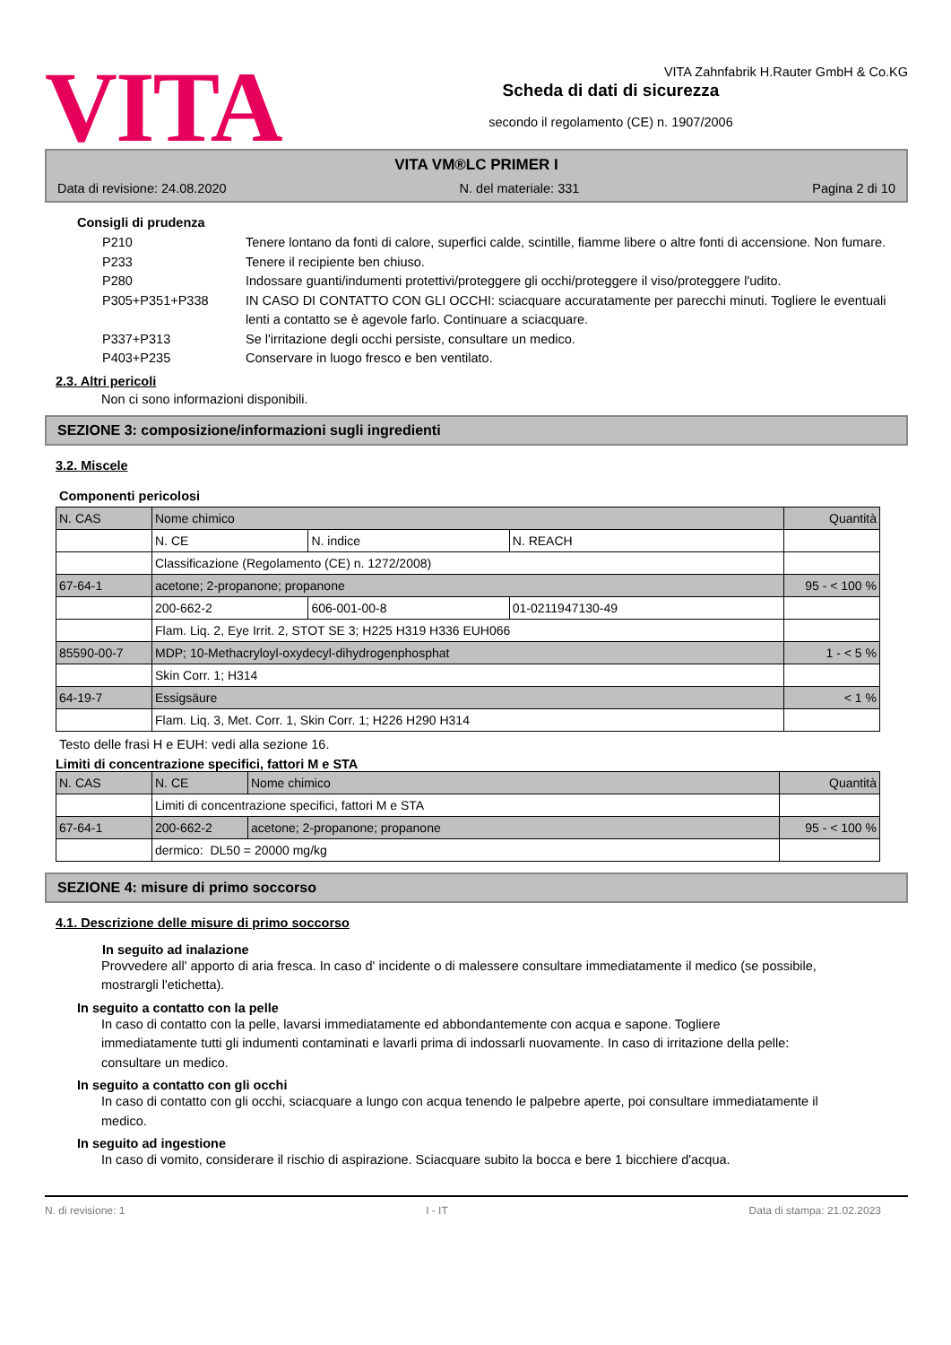VITA
VITA Zahnfabrik H.Rauter GmbH & Co.KG
Scheda di dati di sicurezza
secondo il regolamento (CE) n. 1907/2006
VITA VM®LC PRIMER I
Data di revisione: 24.08.2020 N. del materiale: 331 Pagina 2 di 10
Consigli di prudenza
P210 Tenere lontano da fonti di calore, superfici calde, scintille, fiamme libere o altre fonti di accensione. Non fumare.
P233 Tenere il recipiente ben chiuso.
P280 Indossare guanti/indumenti protettivi/proteggere gli occhi/proteggere il viso/proteggere l'udito.
P305+P351+P338 IN CASO DI CONTATTO CON GLI OCCHI: sciacquare accuratamente per parecchi minuti. Togliere le eventuali lenti a contatto se è agevole farlo. Continuare a sciacquare.
P337+P313 Se l'irritazione degli occhi persiste, consultare un medico.
P403+P235 Conservare in luogo fresco e ben ventilato.
2.3. Altri pericoli
Non ci sono informazioni disponibili.
SEZIONE 3: composizione/informazioni sugli ingredienti
3.2. Miscele
Componenti pericolosi
| N. CAS | Nome chimico | | | Quantità |
| | N. CE | N. indice | N. REACH | |
| | Classificazione (Regolamento (CE) n. 1272/2008) | | | |
| 67-64-1 | acetone; 2-propanone; propanone | | | 95 - < 100 % |
| | 200-662-2 | 606-001-00-8 | 01-0211947130-49 | |
| | Flam. Liq. 2, Eye Irrit. 2, STOT SE 3; H225 H319 H336 EUH066 | | | |
| 85590-00-7 | MDP; 10-Methacryloyl-oxydecyl-dihydrogenphosphat | | | 1 - < 5 % |
| | Skin Corr. 1; H314 | | | |
| 64-19-7 | Essigsäure | | | < 1 % |
| | Flam. Liq. 3, Met. Corr. 1, Skin Corr. 1; H226 H290 H314 | | | |
Testo delle frasi H e EUH: vedi alla sezione 16.
Limiti di concentrazione specifici, fattori M e STA
| N. CAS | N. CE | Nome chimico | Quantità |
| | Limiti di concentrazione specifici, fattori M e STA | | |
| 67-64-1 | 200-662-2 | acetone; 2-propanone; propanone | 95 - < 100 % |
| | dermico: DL50 = 20000 mg/kg | | |
SEZIONE 4: misure di primo soccorso
4.1. Descrizione delle misure di primo soccorso
In seguito ad inalazione
Provvedere all' apporto di aria fresca. In caso d' incidente o di malessere consultare immediatamente il medico (se possibile, mostrargli l'etichetta).
In seguito a contatto con la pelle
In caso di contatto con la pelle, lavarsi immediatamente ed abbondantemente con acqua e sapone. Togliere immediatamente tutti gli indumenti contaminati e lavarli prima di indossarli nuovamente. In caso di irritazione della pelle: consultare un medico.
In seguito a contatto con gli occhi
In caso di contatto con gli occhi, sciacquare a lungo con acqua tenendo le palpebre aperte, poi consultare immediatamente il medico.
In seguito ad ingestione
In caso di vomito, considerare il rischio di aspirazione. Sciacquare subito la bocca e bere 1 bicchiere d'acqua.
N. di revisione: 1 I - IT Data di stampa: 21.02.2023